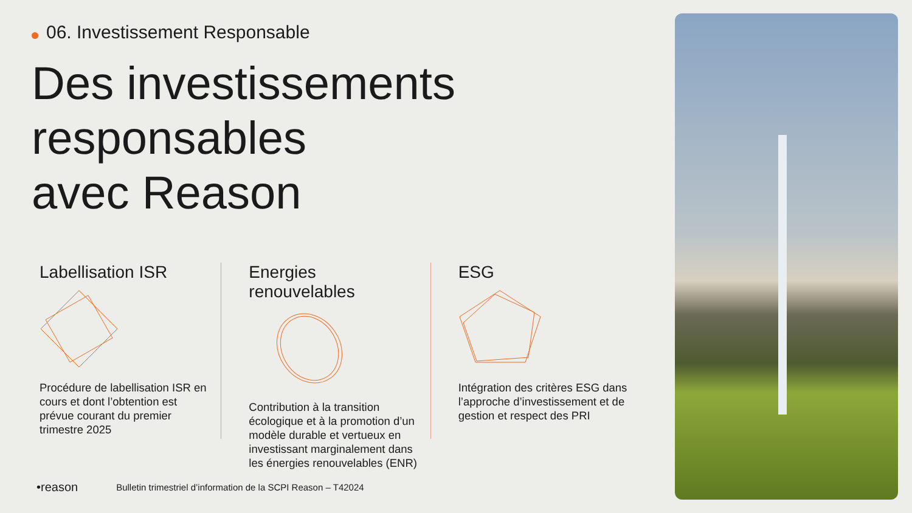06. Investissement Responsable
Des investissements
responsables
avec Reason
Labellisation ISR
Procédure de labellisation ISR en cours et dont l’obtention est prévue courant du premier trimestre 2025
Energies renouvelables
Contribution à la transition écologique et à la promotion d’un modèle durable et vertueux en investissant marginalement dans les énergies renouvelables (ENR)
ESG
Intégration des critères ESG dans l’approche d’investissement et de gestion et respect des PRI
•reason Bulletin trimestriel d’information de la SCPI Reason – T42024